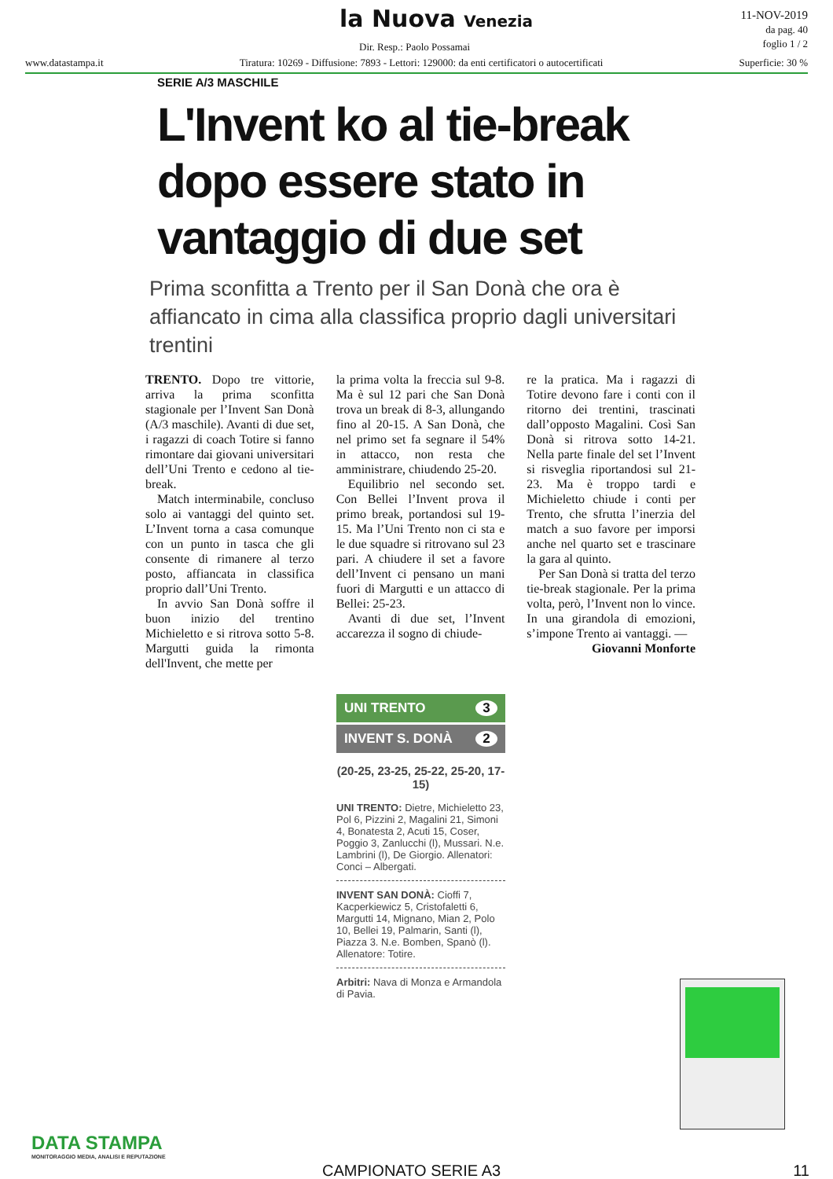la Nuova Venezia
Dir. Resp.: Paolo Possamai
11-NOV-2019
da pag. 40
foglio 1 / 2
www.datastampa.it Tiratura: 10269 - Diffusione: 7893 - Lettori: 129000: da enti certificatori o autocertificati Superficie: 30 %
SERIE A/3 MASCHILE
L'Invent ko al tie-break dopo essere stato in vantaggio di due set
Prima sconfitta a Trento per il San Donà che ora è affiancato in cima alla classifica proprio dagli universitari trentini
TRENTO. Dopo tre vittorie, arriva la prima sconfitta stagionale per l’Invent San Donà (A/3 maschile). Avanti di due set, i ragazzi di coach Totire si fanno rimontare dai giovani universitari dell’Uni Trento e cedono al tie-break.
Match interminabile, concluso solo ai vantaggi del quinto set. L’Invent torna a casa comunque con un punto in tasca che gli consente di rimanere al terzo posto, affiancata in classifica proprio dall’Uni Trento.
In avvio San Donà soffre il buon inizio del trentino Michieletto e si ritrova sotto 5-8. Margutti guida la rimonta dell'Invent, che mette per
la prima volta la freccia sul 9-8. Ma è sul 12 pari che San Donà trova un break di 8-3, allungando fino al 20-15. A San Donà, che nel primo set fa segnare il 54% in attacco, non resta che amministrare, chiudendo 25-20.
Equilibrio nel secondo set. Con Bellei l’Invent prova il primo break, portandosi sul 19-15. Ma l’Uni Trento non ci sta e le due squadre si ritrovano sul 23 pari. A chiudere il set a favore dell’Invent ci pensano un mani fuori di Margutti e un attacco di Bellei: 25-23.
Avanti di due set, l’Invent accarezza il sogno di chiude-
re la pratica. Ma i ragazzi di Totire devono fare i conti con il ritorno dei trentini, trascinati dall’opposto Magalini. Così San Donà si ritrova sotto 14-21. Nella parte finale del set l’Invent si risveglia riportandosi sul 21-23. Ma è troppo tardi e Michieletto chiude i conti per Trento, che sfrutta l’inerzia del match a suo favore per imporsi anche nel quarto set e trascinare la gara al quinto.
Per San Donà si tratta del terzo tie-break stagionale. Per la prima volta, però, l’Invent non lo vince. In una girandola di emozioni, s’impone Trento ai vantaggi. —
Giovanni Monforte
UNI TRENTO 3
INVENT S. DONÀ 2
(20-25, 23-25, 25-22, 25-20, 17-15)
UNI TRENTO: Dietre, Michieletto 23, Pol 6, Pizzini 2, Magalini 21, Simoni 4, Bonatesta 2, Acuti 15, Coser, Poggio 3, Zanlucchi (l), Mussari. N.e. Lambrini (l), De Giorgio. Allenatori: Conci – Albergati.
INVENT SAN DONÀ: Cioffi 7, Kacperkiewicz 5, Cristofaletti 6, Margutti 14, Mignano, Mian 2, Polo 10, Bellei 19, Palmarin, Santi (l), Piazza 3. N.e. Bomben, Spanò (l). Allenatore: Totire.
Arbitri: Nava di Monza e Armandola di Pavia.
DATA STAMPA
MONITORAGGIO MEDIA, ANALISI E REPUTAZIONE
CAMPIONATO SERIE A3 11